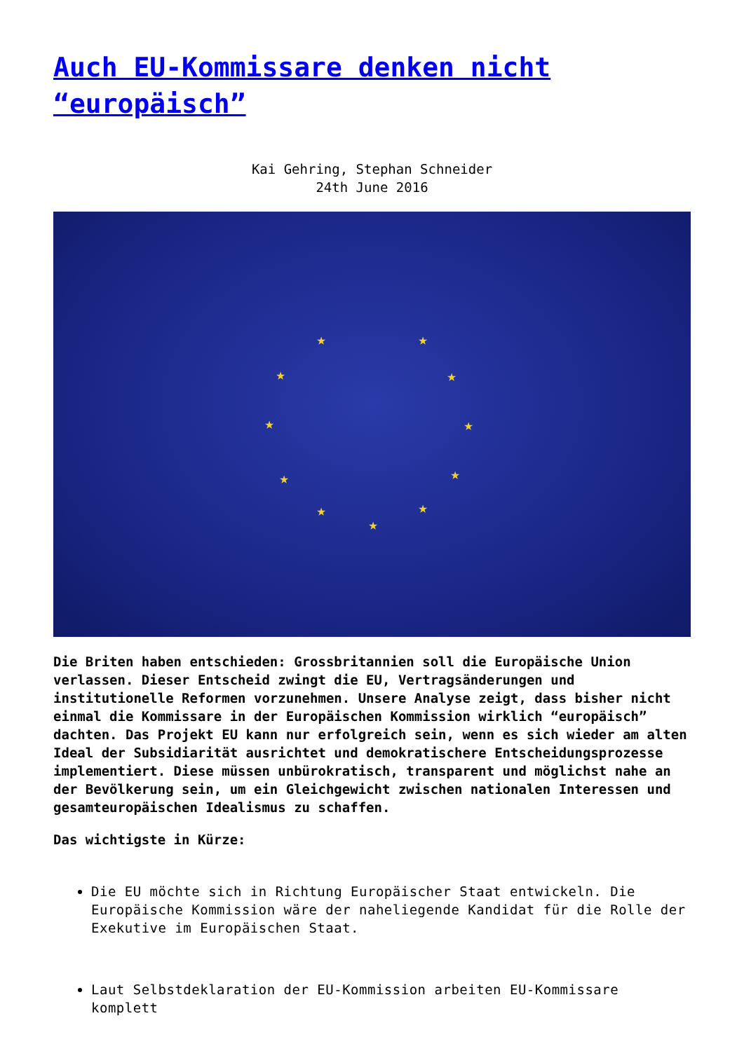Auch EU-Kommissare denken nicht “europäisch”
Kai Gehring, Stephan Schneider
24th June 2016
★
★
★
★
★
★
★
★
★
★
★
Die Briten haben entschieden: Grossbritannien soll die Europäische Union verlassen. Dieser Entscheid zwingt die EU, Vertragsänderungen und institutionelle Reformen vorzunehmen. Unsere Analyse zeigt, dass bisher nicht einmal die Kommissare in der Europäischen Kommission wirklich “europäisch” dachten. Das Projekt EU kann nur erfolgreich sein, wenn es sich wieder am alten Ideal der Subsidiarität ausrichtet und demokratischere Entscheidungsprozesse implementiert. Diese müssen unbürokratisch, transparent und möglichst nahe an der Bevölkerung sein, um ein Gleichgewicht zwischen nationalen Interessen und gesamteuropäischen Idealismus zu schaffen.
Das wichtigste in Kürze:
Die EU möchte sich in Richtung Europäischer Staat entwickeln. Die Europäische Kommission wäre der naheliegende Kandidat für die Rolle der Exekutive im Europäischen Staat.
Laut Selbstdeklaration der EU-Kommission arbeiten EU-Kommissare komplett